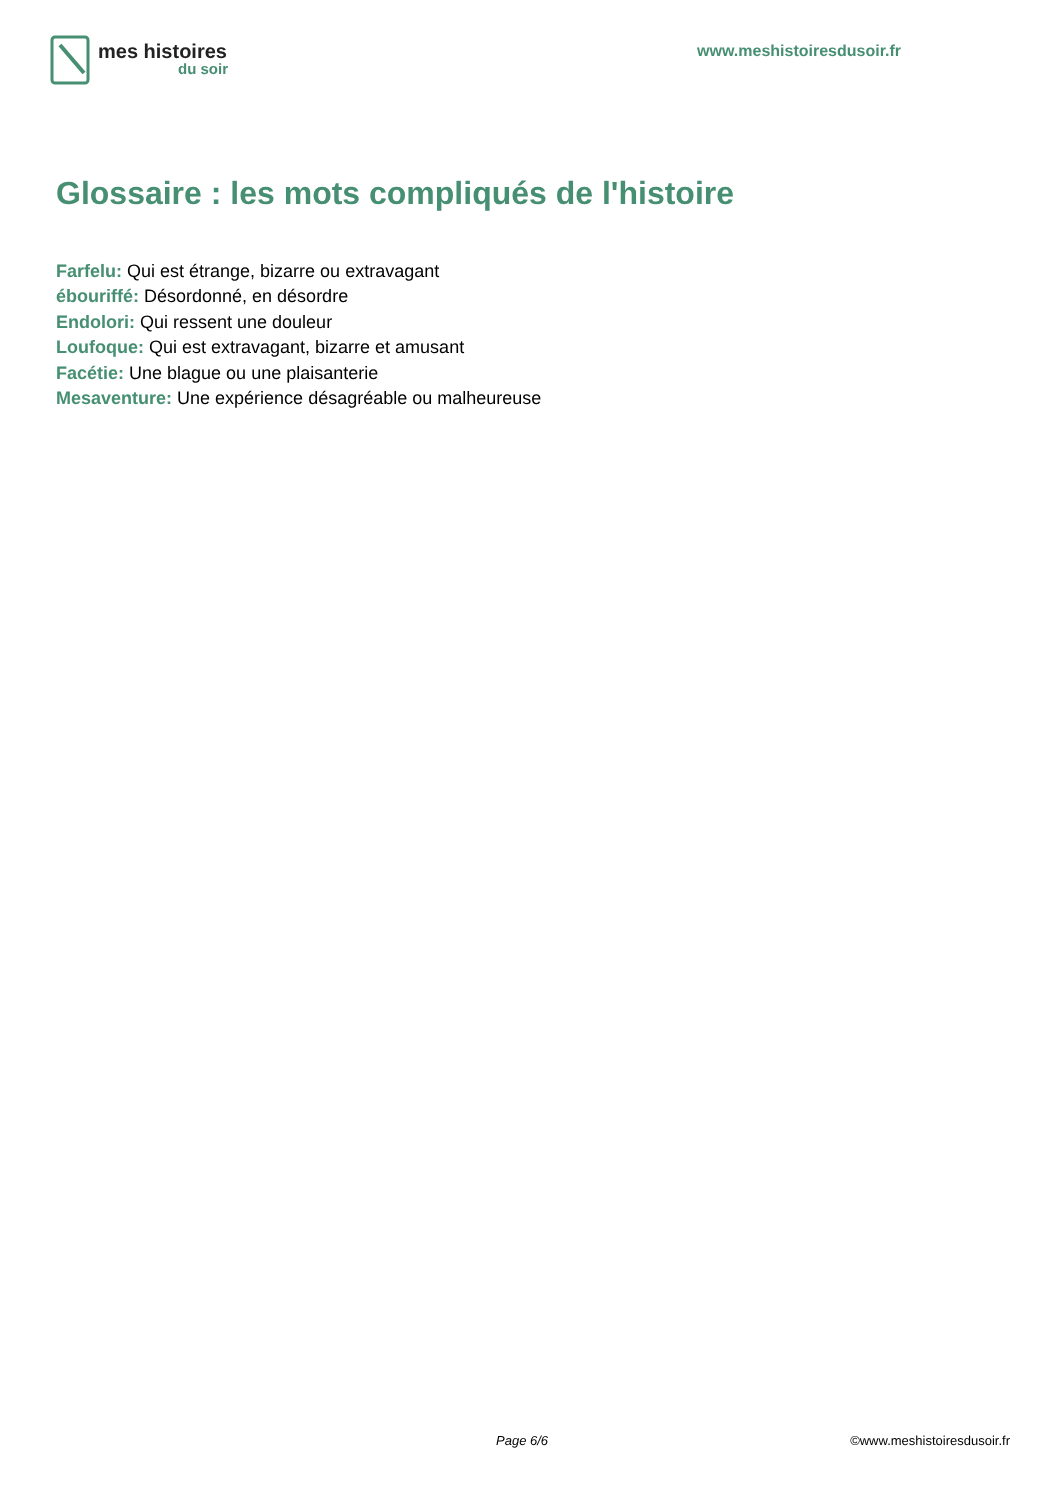mes histoires
du soir
www.meshistoiresdusoir.fr
Glossaire : les mots compliqués de l'histoire
Farfelu: Qui est étrange, bizarre ou extravagant
ébouriffé: Désordonné, en désordre
Endolori: Qui ressent une douleur
Loufoque: Qui est extravagant, bizarre et amusant
Facétie: Une blague ou une plaisanterie
Mesaventure: Une expérience désagréable ou malheureuse
Page 6/6 ©www.meshistoiresdusoir.fr